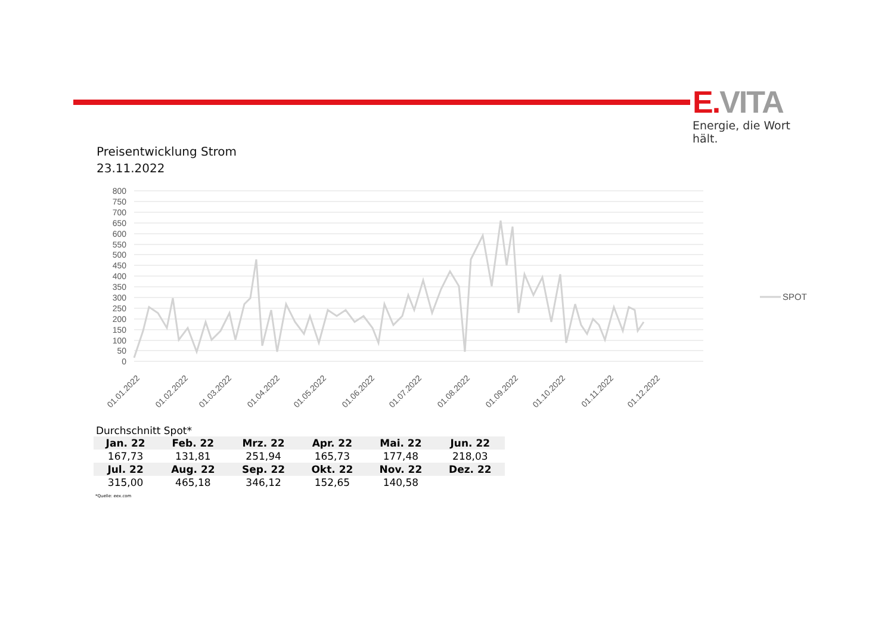E. VITA
Energie, die Wort hält.
Preisentwicklung Strom
23.11.2022
800
750
700
650
600
550
500
450
400
350
300
250
200
150
100
50
0
SPOT
01.01.2022
01.02.2022
01.03.2022
01.04.2022
01.05.2022
01.06.2022
01.07.2022
01.08.2022
01.09.2022
01.10.2022
01.11.2022
01.12.2022
Durchschnitt Spot*
| Jan. 22 | Feb. 22 | Mrz. 22 | Apr. 22 | Mai. 22 | Jun. 22 |
| --- | --- | --- | --- | --- | --- |
| 167,73 | 131,81 | 251,94 | 165,73 | 177,48 | 218,03 |
| Jul. 22 | Aug. 22 | Sep. 22 | Okt. 22 | Nov. 22 | Dez. 22 |
| 315,00 | 465,18 | 346,12 | 152,65 | 140,58 | |
*Quelle: eex.com